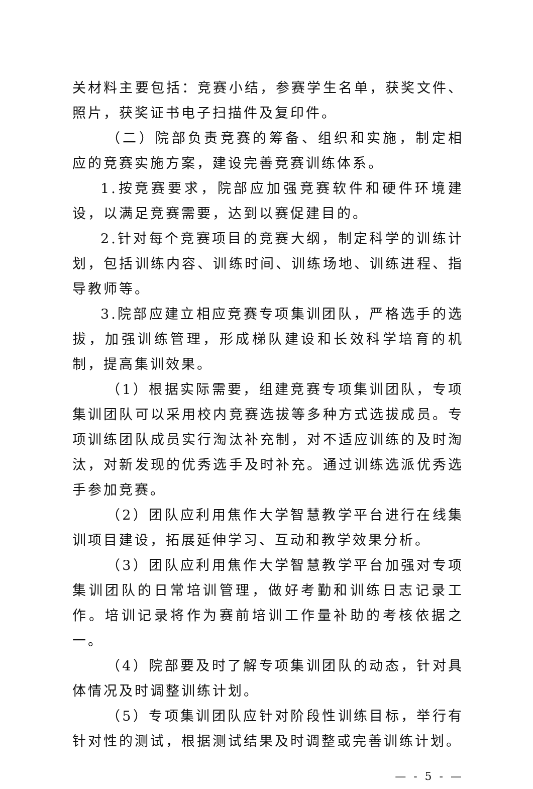关材料主要包括：竞赛小结，参赛学生名单，获奖文件、照片，获奖证书电子扫描件及复印件。
（二）院部负责竞赛的筹备、组织和实施，制定相应的竞赛实施方案，建设完善竞赛训练体系。
1.按竞赛要求，院部应加强竞赛软件和硬件环境建设，以满足竞赛需要，达到以赛促建目的。
2.针对每个竞赛项目的竞赛大纲，制定科学的训练计划，包括训练内容、训练时间、训练场地、训练进程、指导教师等。
3.院部应建立相应竞赛专项集训团队，严格选手的选拔，加强训练管理，形成梯队建设和长效科学培育的机制，提高集训效果。
（1）根据实际需要，组建竞赛专项集训团队，专项集训团队可以采用校内竞赛选拔等多种方式选拔成员。专项训练团队成员实行淘汰补充制，对不适应训练的及时淘汰，对新发现的优秀选手及时补充。通过训练选派优秀选手参加竞赛。
（2）团队应利用焦作大学智慧教学平台进行在线集训项目建设，拓展延伸学习、互动和教学效果分析。
（3）团队应利用焦作大学智慧教学平台加强对专项集训团队的日常培训管理，做好考勤和训练日志记录工作。培训记录将作为赛前培训工作量补助的考核依据之一。
（4）院部要及时了解专项集训团队的动态，针对具体情况及时调整训练计划。
（5）专项集训团队应针对阶段性训练目标，举行有针对性的测试，根据测试结果及时调整或完善训练计划。
— - 5 - —